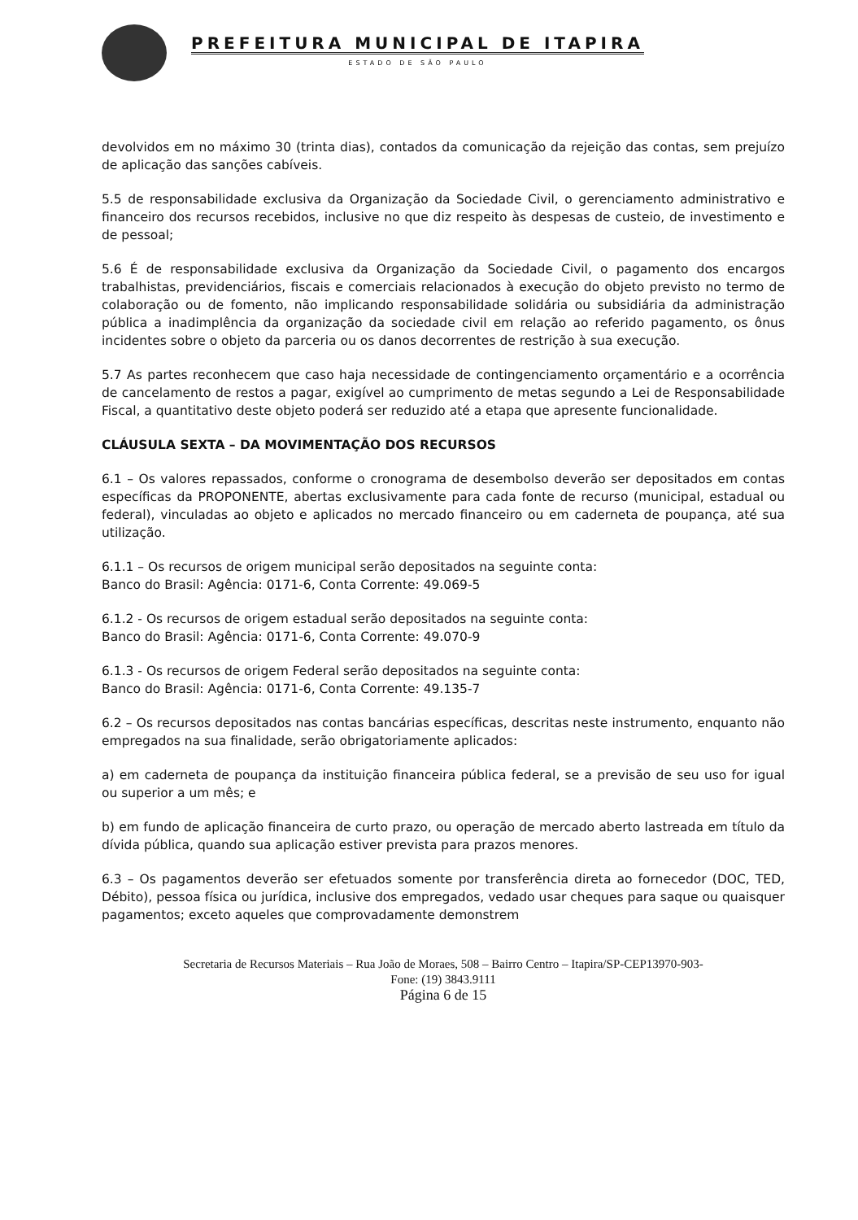PREFEITURA MUNICIPAL DE ITAPIRA
ESTADO DE SÃO PAULO
devolvidos em no máximo 30 (trinta dias), contados da comunicação da rejeição das contas, sem prejuízo de aplicação das sanções cabíveis.
5.5 de responsabilidade exclusiva da Organização da Sociedade Civil, o gerenciamento administrativo e financeiro dos recursos recebidos, inclusive no que diz respeito às despesas de custeio, de investimento e de pessoal;
5.6 É de responsabilidade exclusiva da Organização da Sociedade Civil, o pagamento dos encargos trabalhistas, previdenciários, fiscais e comerciais relacionados à execução do objeto previsto no termo de colaboração ou de fomento, não implicando responsabilidade solidária ou subsidiária da administração pública a inadimplência da organização da sociedade civil em relação ao referido pagamento, os ônus incidentes sobre o objeto da parceria ou os danos decorrentes de restrição à sua execução.
5.7 As partes reconhecem que caso haja necessidade de contingenciamento orçamentário e a ocorrência de cancelamento de restos a pagar, exigível ao cumprimento de metas segundo a Lei de Responsabilidade Fiscal, a quantitativo deste objeto poderá ser reduzido até a etapa que apresente funcionalidade.
CLÁUSULA SEXTA – DA MOVIMENTAÇÃO DOS RECURSOS
6.1 – Os valores repassados, conforme o cronograma de desembolso deverão ser depositados em contas específicas da PROPONENTE, abertas exclusivamente para cada fonte de recurso (municipal, estadual ou federal), vinculadas ao objeto e aplicados no mercado financeiro ou em caderneta de poupança, até sua utilização.
6.1.1 – Os recursos de origem municipal serão depositados na seguinte conta:
Banco do Brasil: Agência: 0171-6, Conta Corrente: 49.069-5
6.1.2 - Os recursos de origem estadual serão depositados na seguinte conta:
Banco do Brasil: Agência: 0171-6, Conta Corrente: 49.070-9
6.1.3 - Os recursos de origem Federal serão depositados na seguinte conta:
Banco do Brasil: Agência: 0171-6, Conta Corrente: 49.135-7
6.2 – Os recursos depositados nas contas bancárias específicas, descritas neste instrumento, enquanto não empregados na sua finalidade, serão obrigatoriamente aplicados:
a) em caderneta de poupança da instituição financeira pública federal, se a previsão de seu uso for igual ou superior a um mês; e
b) em fundo de aplicação financeira de curto prazo, ou operação de mercado aberto lastreada em título da dívida pública, quando sua aplicação estiver prevista para prazos menores.
6.3 – Os pagamentos deverão ser efetuados somente por transferência direta ao fornecedor (DOC, TED, Débito), pessoa física ou jurídica, inclusive dos empregados, vedado usar cheques para saque ou quaisquer pagamentos; exceto aqueles que comprovadamente demonstrem
Secretaria de Recursos Materiais – Rua João de Moraes, 508 – Bairro Centro – Itapira/SP-CEP13970-903-
Fone: (19) 3843.9111
Página 6 de 15